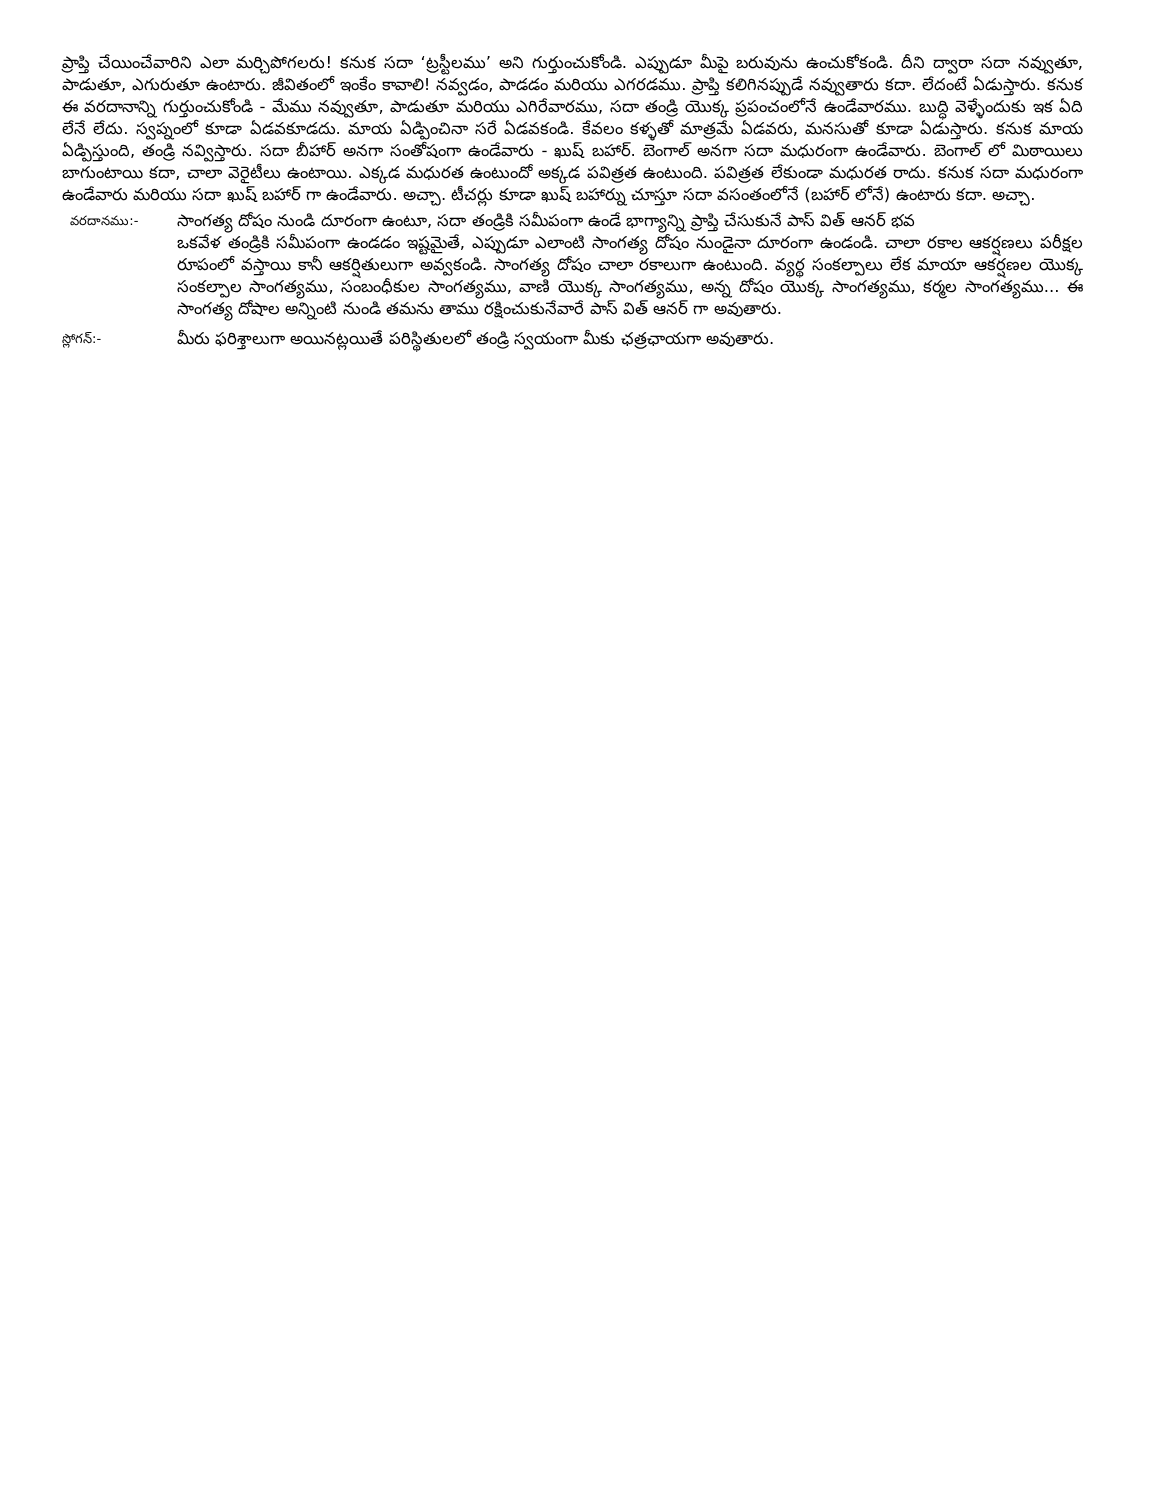ప్రాప్తి చేయించేవారిని ఎలా మర్చిపోగలరు! కనుక సదా ‘ట్రస్టీలము’ అని గుర్తుంచుకోండి. ఎప్పుడూ మీపై బరువును ఉంచుకోకండి. దీని ద్వారా సదా నవ్వుతూ, పాడుతూ, ఎగురుతూ ఉంటారు. జీవితంలో ఇంకేం కావాలి! నవ్వడం, పాడడం మరియు ఎగరడము. ప్రాప్తి కలిగినప్పుడే నవ్వుతారు కదా. లేదంటే ఏడుస్తారు. కనుక ఈ వరదానాన్ని గుర్తుంచుకోండి - మేము నవ్వుతూ, పాడుతూ మరియు ఎగిరేవారము, సదా తండ్రి యొక్క ప్రపంచంలోనే ఉండేవారము. బుద్ధి వెళ్ళేందుకు ఇక ఏది లేనే లేదు. స్వప్నంలో కూడా ఏడవకూడదు. మాయ ఏడ్పించినా సరే ఏడవకండి. కేవలం కళ్ళతో మాత్రమే ఏడవరు, మనసుతో కూడా ఏడుస్తారు. కనుక మాయ ఏడ్పిస్తుంది, తండ్రి నవ్విస్తారు. సదా బీహార్ అనగా సంతోషంగా ఉండేవారు - ఖుష్ బహార్. బెంగాల్ అనగా సదా మధురంగా ఉండేవారు. బెంగాల్ లో మిఠాయిలు బాగుంటాయి కదా, చాలా వెరైటీలు ఉంటాయి. ఎక్కడ మధురత ఉంటుందో అక్కడ పవిత్రత ఉంటుంది. పవిత్రత లేకుండా మధురత రాదు. కనుక సదా మధురంగా ఉండేవారు మరియు సదా ఖుష్ బహార్ గా ఉండేవారు. అచ్చా. టీచర్లు కూడా ఖుష్ బహార్ను చూస్తూ సదా వసంతంలోనే (బహార్ లోనే) ఉంటారు కదా. అచ్చా.
వరదానము:-
సాంగత్య దోషం నుండి దూరంగా ఉంటూ, సదా తండ్రికి సమీపంగా ఉండే భాగ్యాన్ని ప్రాప్తి చేసుకునే పాస్ విత్ ఆనర్ భవ
ఒకవేళ తండ్రికి సమీపంగా ఉండడం ఇష్టమైతే, ఎప్పుడూ ఎలాంటి సాంగత్య దోషం నుండైనా దూరంగా ఉండండి. చాలా రకాల ఆకర్షణలు పరీక్షల రూపంలో వస్తాయి కానీ ఆకర్షితులుగా అవ్వకండి. సాంగత్య దోషం చాలా రకాలుగా ఉంటుంది. వ్యర్థ సంకల్పాలు లేక మాయా ఆకర్షణల యొక్క సంకల్పాల సాంగత్యము, సంబంధీకుల సాంగత్యము, వాణి యొక్క సాంగత్యము, అన్న దోషం యొక్క సాంగత్యము, కర్మల సాంగత్యము... ఈ సాంగత్య దోషాల అన్నింటి నుండి తమను తాము రక్షించుకునేవారే పాస్ విత్ ఆనర్ గా అవుతారు.
స్లోగన్:-
మీరు ఫరిశ్తాలుగా అయినట్లయితే పరిస్థితులలో తండ్రి స్వయంగా మీకు ఛత్రఛాయగా అవుతారు.